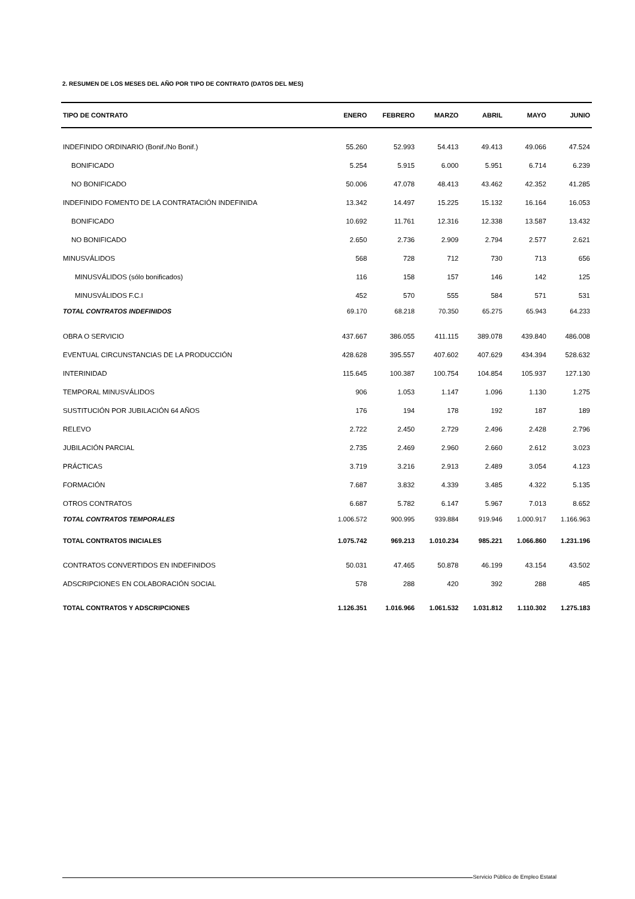2. RESUMEN DE LOS MESES DEL AÑO POR TIPO DE CONTRATO (DATOS DEL MES)
| TIPO DE CONTRATO | ENERO | FEBRERO | MARZO | ABRIL | MAYO | JUNIO |
| --- | --- | --- | --- | --- | --- | --- |
| INDEFINIDO ORDINARIO (Bonif./No Bonif.) | 55.260 | 52.993 | 54.413 | 49.413 | 49.066 | 47.524 |
| BONIFICADO | 5.254 | 5.915 | 6.000 | 5.951 | 6.714 | 6.239 |
| NO BONIFICADO | 50.006 | 47.078 | 48.413 | 43.462 | 42.352 | 41.285 |
| INDEFINIDO FOMENTO DE LA CONTRATACIÓN INDEFINIDA | 13.342 | 14.497 | 15.225 | 15.132 | 16.164 | 16.053 |
| BONIFICADO | 10.692 | 11.761 | 12.316 | 12.338 | 13.587 | 13.432 |
| NO BONIFICADO | 2.650 | 2.736 | 2.909 | 2.794 | 2.577 | 2.621 |
| MINUSVÁLIDOS | 568 | 728 | 712 | 730 | 713 | 656 |
| MINUSVÁLIDOS (sólo bonificados) | 116 | 158 | 157 | 146 | 142 | 125 |
| MINUSVÁLIDOS F.C.I | 452 | 570 | 555 | 584 | 571 | 531 |
| TOTAL CONTRATOS INDEFINIDOS | 69.170 | 68.218 | 70.350 | 65.275 | 65.943 | 64.233 |
| OBRA O SERVICIO | 437.667 | 386.055 | 411.115 | 389.078 | 439.840 | 486.008 |
| EVENTUAL CIRCUNSTANCIAS DE LA PRODUCCIÓN | 428.628 | 395.557 | 407.602 | 407.629 | 434.394 | 528.632 |
| INTERINIDAD | 115.645 | 100.387 | 100.754 | 104.854 | 105.937 | 127.130 |
| TEMPORAL MINUSVÁLIDOS | 906 | 1.053 | 1.147 | 1.096 | 1.130 | 1.275 |
| SUSTITUCIÓN POR JUBILACIÓN 64 AÑOS | 176 | 194 | 178 | 192 | 187 | 189 |
| RELEVO | 2.722 | 2.450 | 2.729 | 2.496 | 2.428 | 2.796 |
| JUBILACIÓN PARCIAL | 2.735 | 2.469 | 2.960 | 2.660 | 2.612 | 3.023 |
| PRÁCTICAS | 3.719 | 3.216 | 2.913 | 2.489 | 3.054 | 4.123 |
| FORMACIÓN | 7.687 | 3.832 | 4.339 | 3.485 | 4.322 | 5.135 |
| OTROS CONTRATOS | 6.687 | 5.782 | 6.147 | 5.967 | 7.013 | 8.652 |
| TOTAL CONTRATOS TEMPORALES | 1.006.572 | 900.995 | 939.884 | 919.946 | 1.000.917 | 1.166.963 |
| TOTAL CONTRATOS INICIALES | 1.075.742 | 969.213 | 1.010.234 | 985.221 | 1.066.860 | 1.231.196 |
| CONTRATOS CONVERTIDOS EN INDEFINIDOS | 50.031 | 47.465 | 50.878 | 46.199 | 43.154 | 43.502 |
| ADSCRIPCIONES EN COLABORACIÓN SOCIAL | 578 | 288 | 420 | 392 | 288 | 485 |
| TOTAL CONTRATOS Y ADSCRIPCIONES | 1.126.351 | 1.016.966 | 1.061.532 | 1.031.812 | 1.110.302 | 1.275.183 |
Servicio Público de Empleo Estatal